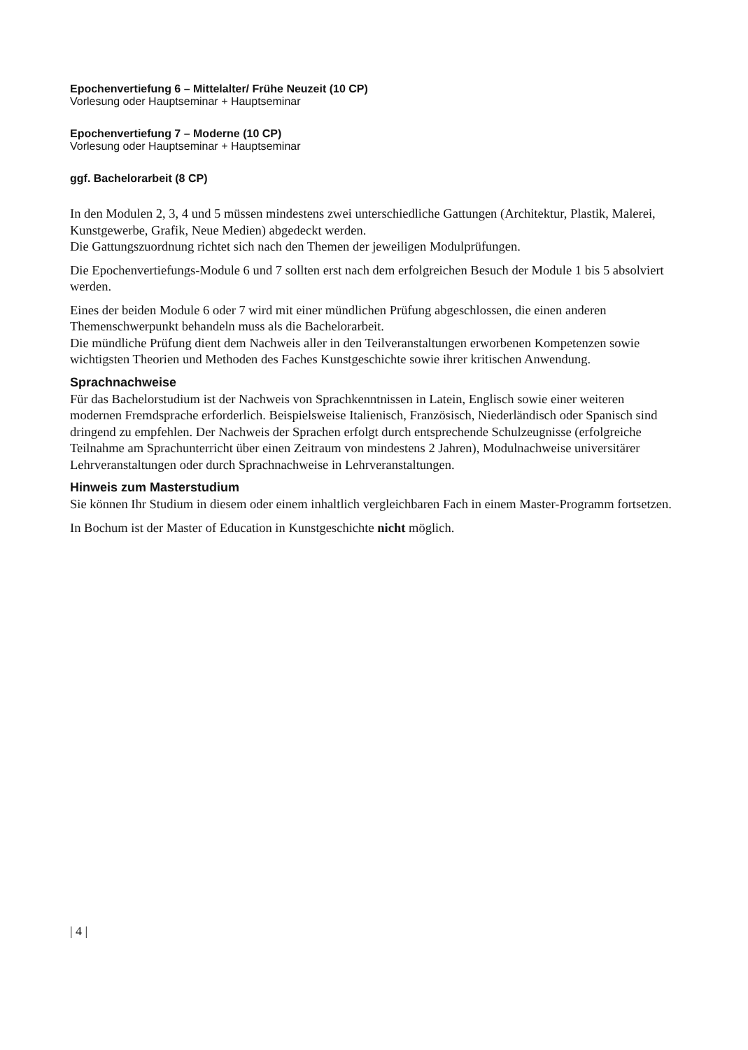Epochenvertiefung 6 – Mittelalter/ Frühe Neuzeit (10 CP)
Vorlesung oder Hauptseminar + Hauptseminar
Epochenvertiefung 7 – Moderne (10 CP)
Vorlesung oder Hauptseminar + Hauptseminar
ggf. Bachelorarbeit (8 CP)
In den Modulen 2, 3, 4 und 5 müssen mindestens zwei unterschiedliche Gattungen (Architektur, Plastik, Malerei, Kunstgewerbe, Grafik, Neue Medien) abgedeckt werden.
Die Gattungszuordnung richtet sich nach den Themen der jeweiligen Modulprüfungen.
Die Epochenvertiefungs-Module 6 und 7 sollten erst nach dem erfolgreichen Besuch der Module 1 bis 5 absolviert werden.
Eines der beiden Module 6 oder 7 wird mit einer mündlichen Prüfung abgeschlossen, die einen anderen Themenschwerpunkt behandeln muss als die Bachelorarbeit.
Die mündliche Prüfung dient dem Nachweis aller in den Teilveranstaltungen erworbenen Kompetenzen sowie wichtigsten Theorien und Methoden des Faches Kunstgeschichte sowie ihrer kritischen Anwendung.
Sprachnachweise
Für das Bachelorstudium ist der Nachweis von Sprachkenntnissen in Latein, Englisch sowie einer weiteren modernen Fremdsprache erforderlich. Beispielsweise Italienisch, Französisch, Niederländisch oder Spanisch sind dringend zu empfehlen. Der Nachweis der Sprachen erfolgt durch entsprechende Schulzeugnisse (erfolgreiche Teilnahme am Sprachunterricht über einen Zeitraum von mindestens 2 Jahren), Modulnachweise universitärer Lehrveranstaltungen oder durch Sprachnachweise in Lehrveranstaltungen.
Hinweis zum Masterstudium
Sie können Ihr Studium in diesem oder einem inhaltlich vergleichbaren Fach in einem Master-Programm fortsetzen.
In Bochum ist der Master of Education in Kunstgeschichte nicht möglich.
| 4 |